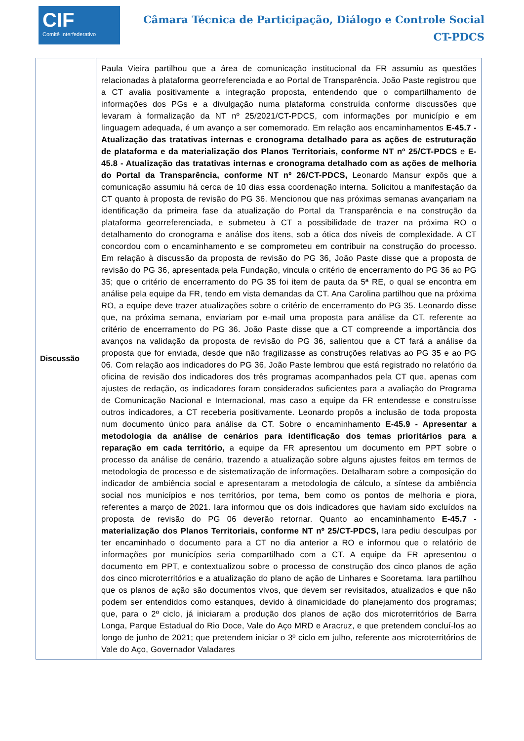CIF
Comitê Interfederativo
Câmara Técnica de Participação, Diálogo e Controle Social
CT-PDCS
| Discussão | Paula Vieira partilhou que a área de comunicação institucional da FR assumiu as questões relacionadas à plataforma georreferenciada e ao Portal de Transparência. João Paste registrou que a CT avalia positivamente a integração proposta, entendendo que o compartilhamento de informações dos PGs e a divulgação numa plataforma construída conforme discussões que levaram à formalização da NT nº 25/2021/CT-PDCS, com informações por município e em linguagem adequada, é um avanço a ser comemorado. Em relação aos encaminhamentos E-45.7 - Atualização das tratativas internas e cronograma detalhado para as ações de estruturação de plataforma e da materialização dos Planos Territoriais, conforme NT nº 25/CT-PDCS e E-45.8 - Atualização das tratativas internas e cronograma detalhado com as ações de melhoria do Portal da Transparência, conforme NT nº 26/CT-PDCS, Leonardo Mansur expôs que a comunicação assumiu há cerca de 10 dias essa coordenação interna. Solicitou a manifestação da CT quanto à proposta de revisão do PG 36. Mencionou que nas próximas semanas avançariam na identificação da primeira fase da atualização do Portal da Transparência e na construção da plataforma georreferenciada, e submeteu à CT a possibilidade de trazer na próxima RO o detalhamento do cronograma e análise dos itens, sob a ótica dos níveis de complexidade. A CT concordou com o encaminhamento e se comprometeu em contribuir na construção do processo. Em relação à discussão da proposta de revisão do PG 36, João Paste disse que a proposta de revisão do PG 36, apresentada pela Fundação, vincula o critério de encerramento do PG 36 ao PG 35; que o critério de encerramento do PG 35 foi item de pauta da 5ª RE, o qual se encontra em análise pela equipe da FR, tendo em vista demandas da CT. Ana Carolina partilhou que na próxima RO, a equipe deve trazer atualizações sobre o critério de encerramento do PG 35. Leonardo disse que, na próxima semana, enviariam por e-mail uma proposta para análise da CT, referente ao critério de encerramento do PG 36. João Paste disse que a CT compreende a importância dos avanços na validação da proposta de revisão do PG 36, salientou que a CT fará a análise da proposta que for enviada, desde que não fragilizasse as construções relativas ao PG 35 e ao PG 06. Com relação aos indicadores do PG 36, João Paste lembrou que está registrado no relatório da oficina de revisão dos indicadores dos três programas acompanhados pela CT que, apenas com ajustes de redação, os indicadores foram considerados suficientes para a avaliação do Programa de Comunicação Nacional e Internacional, mas caso a equipe da FR entendesse e construísse outros indicadores, a CT receberia positivamente. Leonardo propôs a inclusão de toda proposta num documento único para análise da CT. Sobre o encaminhamento E-45.9 - Apresentar a metodologia da análise de cenários para identificação dos temas prioritários para a reparação em cada território, a equipe da FR apresentou um documento em PPT sobre o processo da análise de cenário, trazendo a atualização sobre alguns ajustes feitos em termos de metodologia de processo e de sistematização de informações. Detalharam sobre a composição do indicador de ambiência social e apresentaram a metodologia de cálculo, a síntese da ambiência social nos municípios e nos territórios, por tema, bem como os pontos de melhoria e piora, referentes a março de 2021. Iara informou que os dois indicadores que haviam sido excluídos na proposta de revisão do PG 06 deverão retornar. Quanto ao encaminhamento E-45.7 - materialização dos Planos Territoriais, conforme NT nº 25/CT-PDCS, Iara pediu desculpas por ter encaminhado o documento para a CT no dia anterior a RO e informou que o relatório de informações por municípios seria compartilhado com a CT. A equipe da FR apresentou o documento em PPT, e contextualizou sobre o processo de construção dos cinco planos de ação dos cinco microterritórios e a atualização do plano de ação de Linhares e Sooretama. Iara partilhou que os planos de ação são documentos vivos, que devem ser revisitados, atualizados e que não podem ser entendidos como estanques, devido à dinamicidade do planejamento dos programas; que, para o 2º ciclo, já iniciaram a produção dos planos de ação dos microterritórios de Barra Longa, Parque Estadual do Rio Doce, Vale do Aço MRD e Aracruz, e que pretendem concluí-los ao longo de junho de 2021; que pretendem iniciar o 3º ciclo em julho, referente aos microterritórios de Vale do Aço, Governador Valadares |